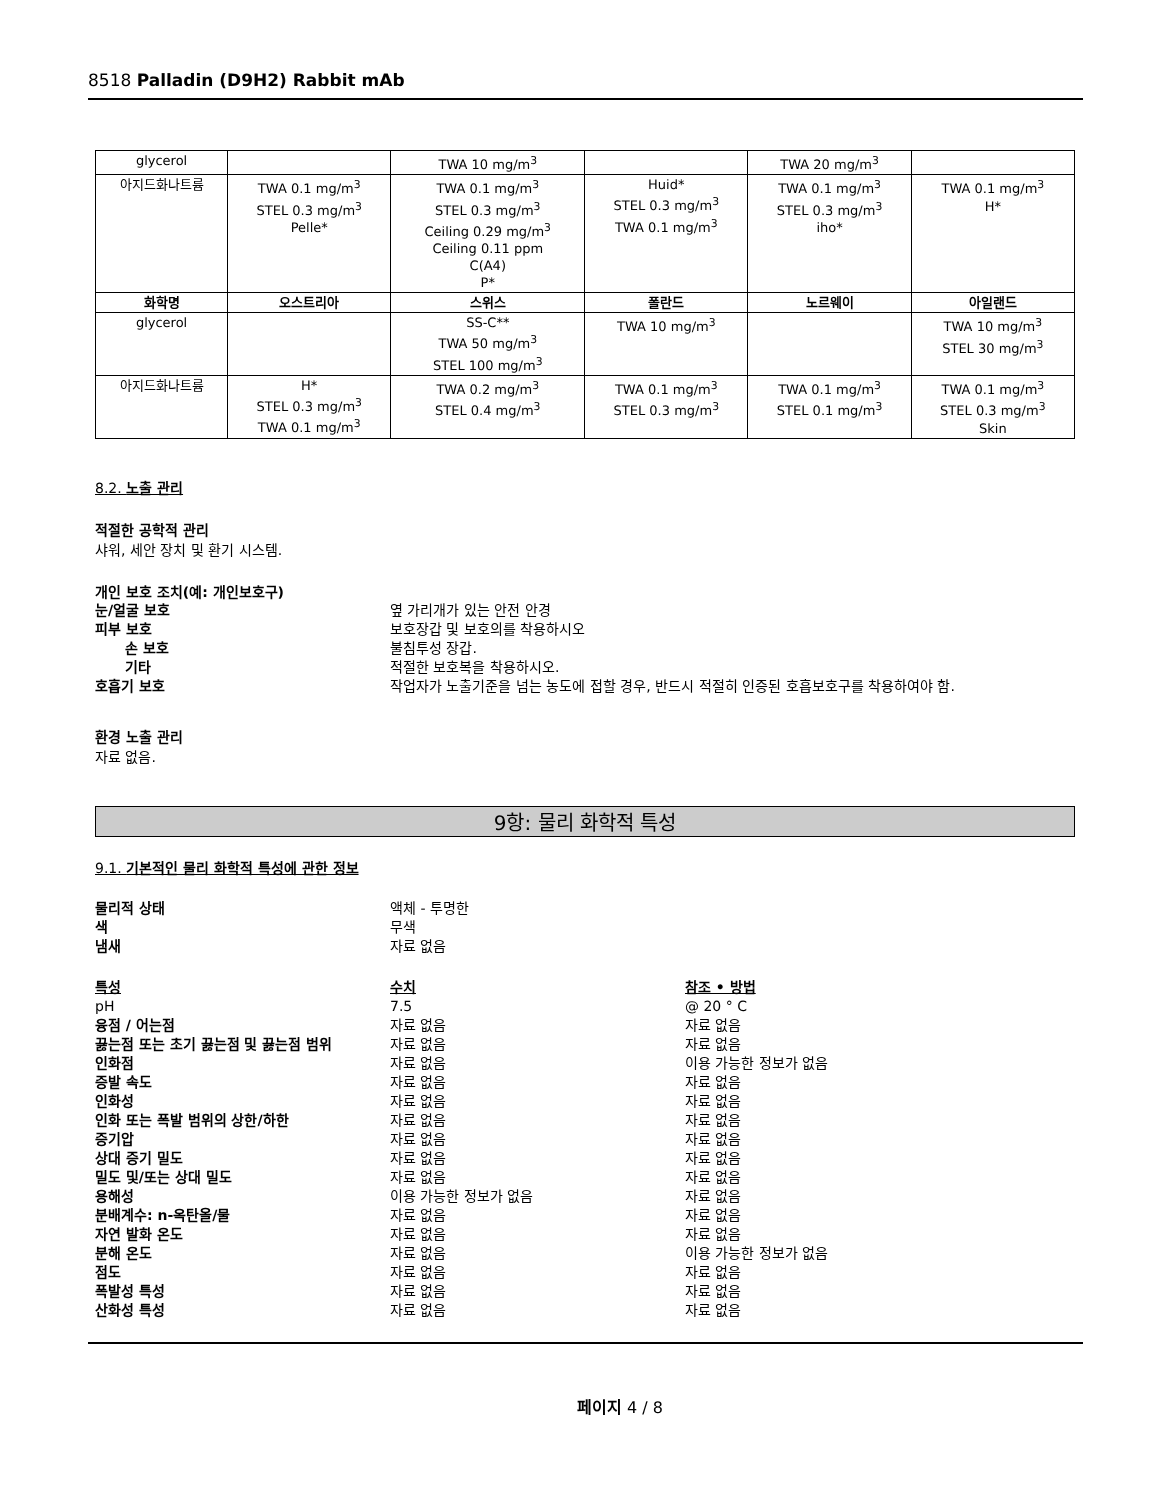8518 Palladin (D9H2) Rabbit mAb
| glycerol | | TWA 10 mg/m<sup>3</sup> | | TWA 20 mg/m<sup>3</sup> | |
| 아지드화나트륨 | TWA 0.1 mg/m<sup>3</sup> STEL 0.3 mg/m<sup>3</sup> Pelle* | TWA 0.1 mg/m<sup>3</sup> STEL 0.3 mg/m<sup>3</sup> Ceiling 0.29 mg/m<sup>3</sup> Ceiling 0.11 ppm C(A4) P* | Huid* STEL 0.3 mg/m<sup>3</sup> TWA 0.1 mg/m<sup>3</sup> | TWA 0.1 mg/m<sup>3</sup> STEL 0.3 mg/m<sup>3</sup> iho* | TWA 0.1 mg/m<sup>3</sup> H* |
| 화학명 | 오스트리아 | 스위스 | 폴란드 | 노르웨이 | 아일랜드 |
| glycerol | | SS-C** TWA 50 mg/m<sup>3</sup> STEL 100 mg/m<sup>3</sup> | TWA 10 mg/m<sup>3</sup> | | TWA 10 mg/m<sup>3</sup> STEL 30 mg/m<sup>3</sup> |
| 아지드화나트륨 | H* STEL 0.3 mg/m<sup>3</sup> TWA 0.1 mg/m<sup>3</sup> | TWA 0.2 mg/m<sup>3</sup> STEL 0.4 mg/m<sup>3</sup> | TWA 0.1 mg/m<sup>3</sup> STEL 0.3 mg/m<sup>3</sup> | TWA 0.1 mg/m<sup>3</sup> STEL 0.1 mg/m<sup>3</sup> | TWA 0.1 mg/m<sup>3</sup> STEL 0.3 mg/m<sup>3</sup> Skin |
8.2. 노출 관리
적절한 공학적 관리
샤워, 세안 장치 및 환기 시스템.
개인 보호 조치(예: 개인보호구)
눈/얼굴 보호 옆 가리개가 있는 안전 안경
피부 보호 보호장갑 및 보호의를 착용하시오
손 보호 불침투성 장갑.
기타 적절한 보호복을 착용하시오.
호흡기 보호 작업자가 노출기준을 넘는 농도에 접할 경우, 반드시 적절히 인증된 호흡보호구를 착용하여야 함.
환경 노출 관리
자료 없음.
9항: 물리 화학적 특성
9.1. 기본적인 물리 화학적 특성에 관한 정보
물리적 상태 액체 - 투명한
색 무색
냄새 자료 없음
특성 수치 참조 • 방법
pH 7.5 @ 20 ° C
융점 / 어는점 자료 없음 자료 없음
끓는점 또는 초기 끓는점 및 끓는점 범위 자료 없음 자료 없음
인화점 자료 없음 이용 가능한 정보가 없음
증발 속도 자료 없음 자료 없음
인화성 자료 없음 자료 없음
인화 또는 폭발 범위의 상한/하한 자료 없음 자료 없음
증기압 자료 없음 자료 없음
상대 증기 밀도 자료 없음 자료 없음
밀도 및/또는 상대 밀도 자료 없음 자료 없음
용해성 이용 가능한 정보가 없음 자료 없음
분배계수: n-옥탄올/물 자료 없음 자료 없음
자연 발화 온도 자료 없음 자료 없음
분해 온도 자료 없음 이용 가능한 정보가 없음
점도 자료 없음 자료 없음
폭발성 특성 자료 없음 자료 없음
산화성 특성 자료 없음 자료 없음
페이지 4 / 8